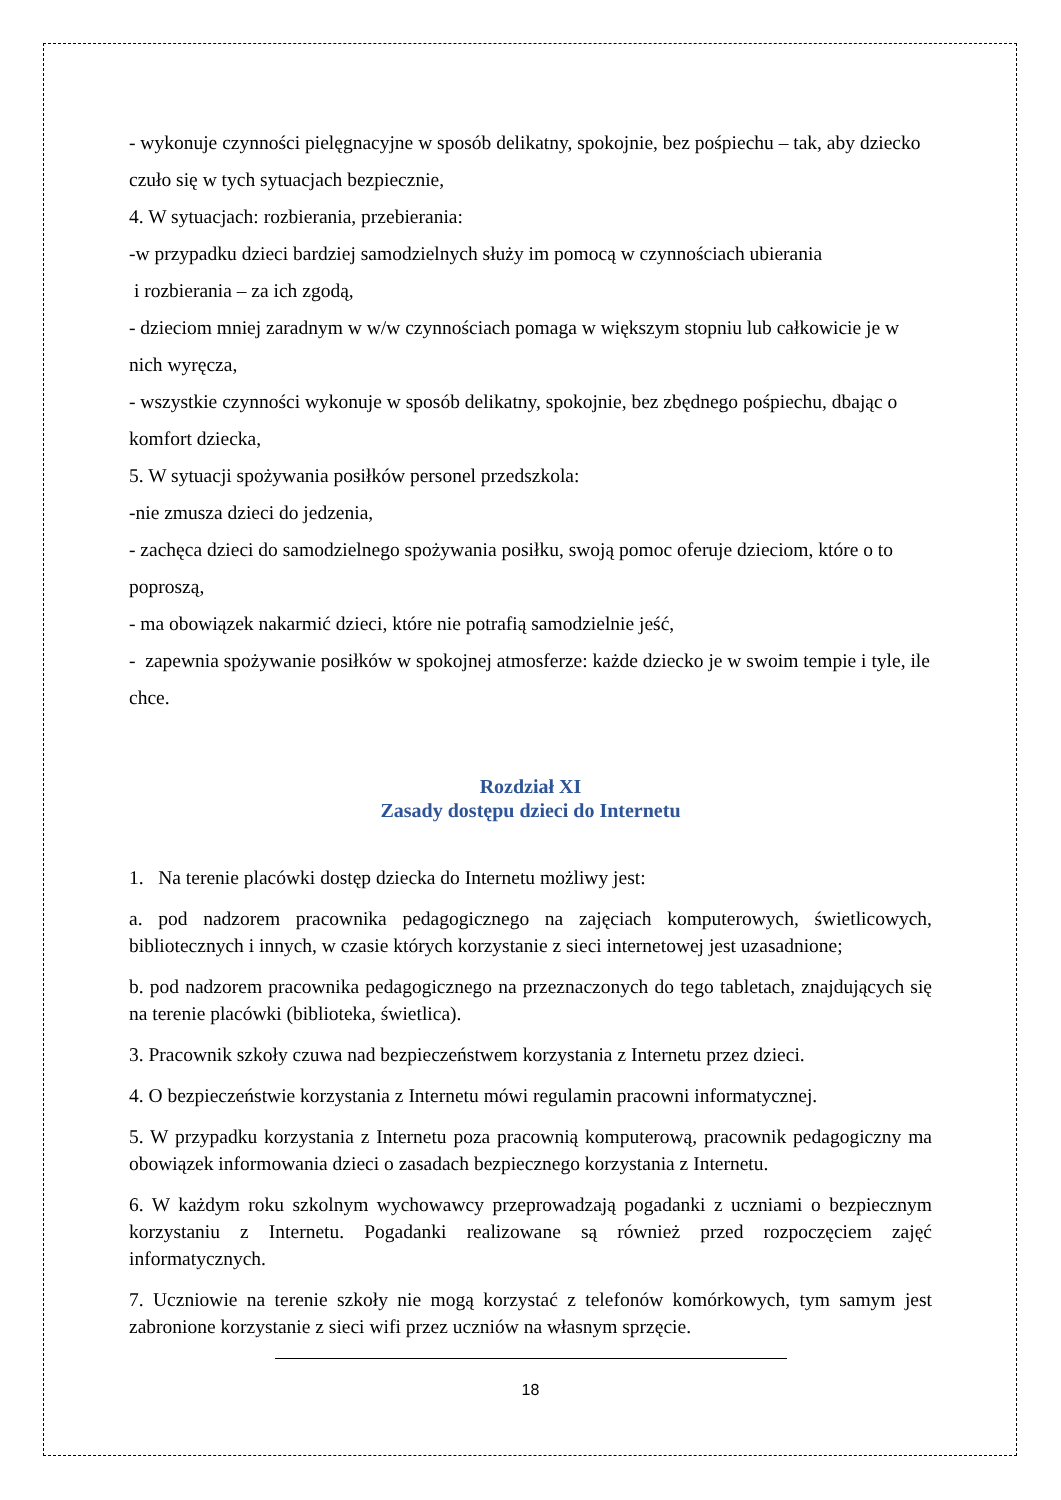- wykonuje czynności pielęgnacyjne w sposób delikatny, spokojnie, bez pośpiechu – tak, aby dziecko czuło się w tych sytuacjach bezpiecznie,
4. W sytuacjach: rozbierania, przebierania:
-w przypadku dzieci bardziej samodzielnych służy im pomocą w czynnościach ubierania
i rozbierania – za ich zgodą,
- dzieciom mniej zaradnym w w/w czynnościach pomaga w większym stopniu lub całkowicie je w nich wyręcza,
- wszystkie czynności wykonuje w sposób delikatny, spokojnie, bez zbędnego pośpiechu, dbając o komfort dziecka,
5. W sytuacji spożywania posiłków personel przedszkola:
-nie zmusza dzieci do jedzenia,
- zachęca dzieci do samodzielnego spożywania posiłku, swoją pomoc oferuje dzieciom, które o to poproszą,
- ma obowiązek nakarmić dzieci, które nie potrafią samodzielnie jeść,
- zapewnia spożywanie posiłków w spokojnej atmosferze: każde dziecko je w swoim tempie i tyle, ile chce.
Rozdział XI
Zasady dostępu dzieci do Internetu
1. Na terenie placówki dostęp dziecka do Internetu możliwy jest:
a. pod nadzorem pracownika pedagogicznego na zajęciach komputerowych, świetlicowych, bibliotecznych i innych, w czasie których korzystanie z sieci internetowej jest uzasadnione;
b. pod nadzorem pracownika pedagogicznego na przeznaczonych do tego tabletach, znajdujących się na terenie placówki (biblioteka, świetlica).
3. Pracownik szkoły czuwa nad bezpieczeństwem korzystania z Internetu przez dzieci.
4. O bezpieczeństwie korzystania z Internetu mówi regulamin pracowni informatycznej.
5. W przypadku korzystania z Internetu poza pracownią komputerową, pracownik pedagogiczny ma obowiązek informowania dzieci o zasadach bezpiecznego korzystania z Internetu.
6. W każdym roku szkolnym wychowawcy przeprowadzają pogadanki z uczniami o bezpiecznym korzystaniu z Internetu. Pogadanki realizowane są również przed rozpoczęciem zajęć informatycznych.
7. Uczniowie na terenie szkoły nie mogą korzystać z telefonów komórkowych, tym samym jest zabronione korzystanie z sieci wifi przez uczniów na własnym sprzęcie.
18